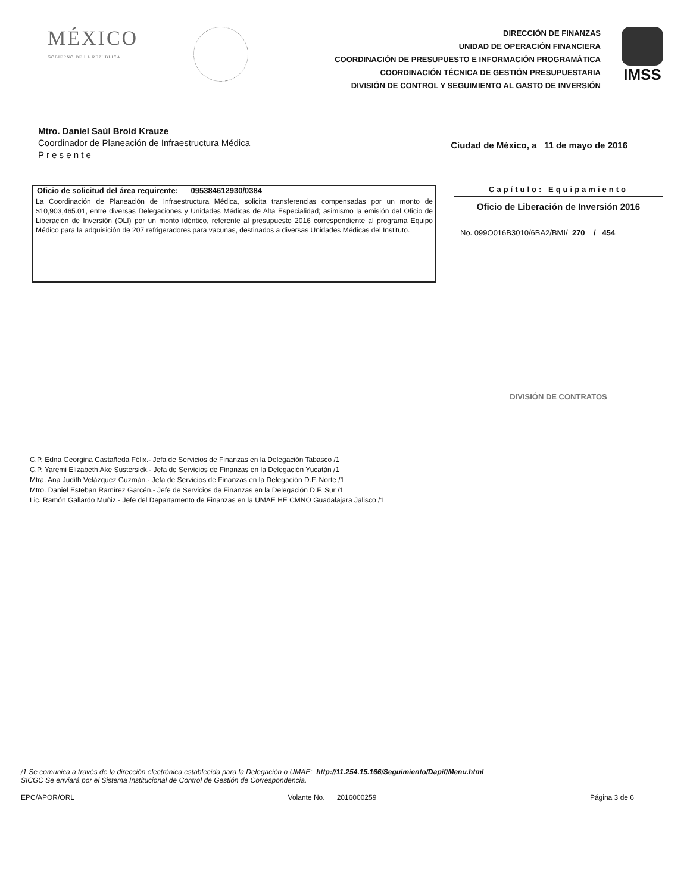MÉXICO
GOBIERNO DE LA REPÚBLICA
DIRECCIÓN DE FINANZAS
UNIDAD DE OPERACIÓN FINANCIERA
COORDINACIÓN DE PRESUPUESTO E INFORMACIÓN PROGRAMÁTICA
COORDINACIÓN TÉCNICA DE GESTIÓN PRESUPUESTARIA
DIVISIÓN DE CONTROL Y SEGUIMIENTO AL GASTO DE INVERSIÓN
IMSS
Mtro. Daniel Saúl Broid Krauze
Coordinador de Planeación de Infraestructura Médica
P r e s e n t e
Ciudad de México, a 11 de mayo de 2016
Oficio de solicitud del área requirente: 095384612930/0384
La Coordinación de Planeación de Infraestructura Médica, solicita transferencias compensadas por un monto de $10,903,465.01, entre diversas Delegaciones y Unidades Médicas de Alta Especialidad; asimismo la emisión del Oficio de Liberación de Inversión (OLI) por un monto idéntico, referente al presupuesto 2016 correspondiente al programa Equipo Médico para la adquisición de 207 refrigeradores para vacunas, destinados a diversas Unidades Médicas del Instituto.
Capítulo: Equipamiento
Oficio de Liberación de Inversión 2016
No. 099O016B3010/6BA2/BMI/ 270 / 454
DIVISIÓN DE CONTRATOS
C.P. Edna Georgina Castañeda Félix.- Jefa de Servicios de Finanzas en la Delegación Tabasco /1
C.P. Yaremi Elizabeth Ake Sustersick.- Jefa de Servicios de Finanzas en la Delegación Yucatán /1
Mtra. Ana Judith Velázquez Guzmán.- Jefa de Servicios de Finanzas en la Delegación D.F. Norte /1
Mtro. Daniel Esteban Ramírez Garcén.- Jefe de Servicios de Finanzas en la Delegación D.F. Sur /1
Lic. Ramón Gallardo Muñiz.- Jefe del Departamento de Finanzas en la UMAE HE CMNO Guadalajara Jalisco /1
/1 Se comunica a través de la dirección electrónica establecida para la Delegación o UMAE: http://11.254.15.166/Seguimiento/Dapif/Menu.html
SICGC Se enviará por el Sistema Institucional de Control de Gestión de Correspondencia.
EPC/APOR/ORL Volante No. 2016000259 Página 3 de 6